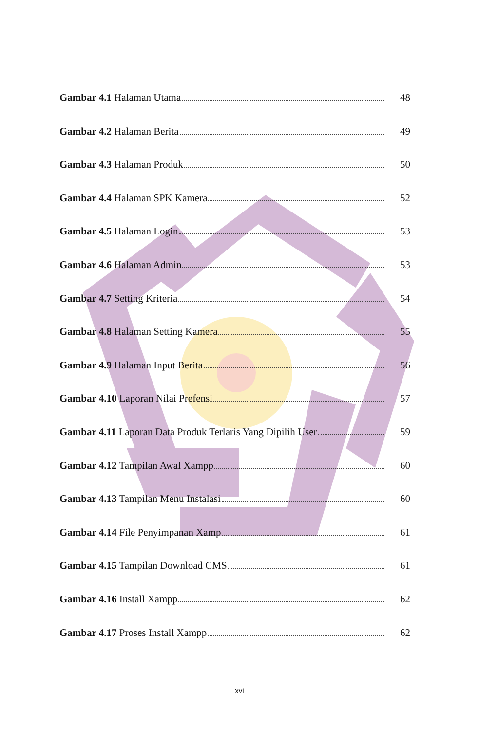Gambar 4.1 Halaman Utama 48
Gambar 4.2 Halaman Berita 49
Gambar 4.3 Halaman Produk 50
Gambar 4.4 Halaman SPK Kamera 52
Gambar 4.5 Halaman Login 53
Gambar 4.6 Halaman Admin 53
Gambar 4.7 Setting Kriteria 54
Gambar 4.8 Halaman Setting Kamera 55
Gambar 4.9 Halaman Input Berita 56
Gambar 4.10 Laporan Nilai Prefensi 57
Gambar 4.11 Laporan Data Produk Terlaris Yang Dipilih User 59
Gambar 4.12 Tampilan Awal Xampp 60
Gambar 4.13 Tampilan Menu Instalasi 60
Gambar 4.14 File Penyimpanan Xamp 61
Gambar 4.15 Tampilan Download CMS 61
Gambar 4.16 Install Xampp 62
Gambar 4.17 Proses Install Xampp 62
xvi